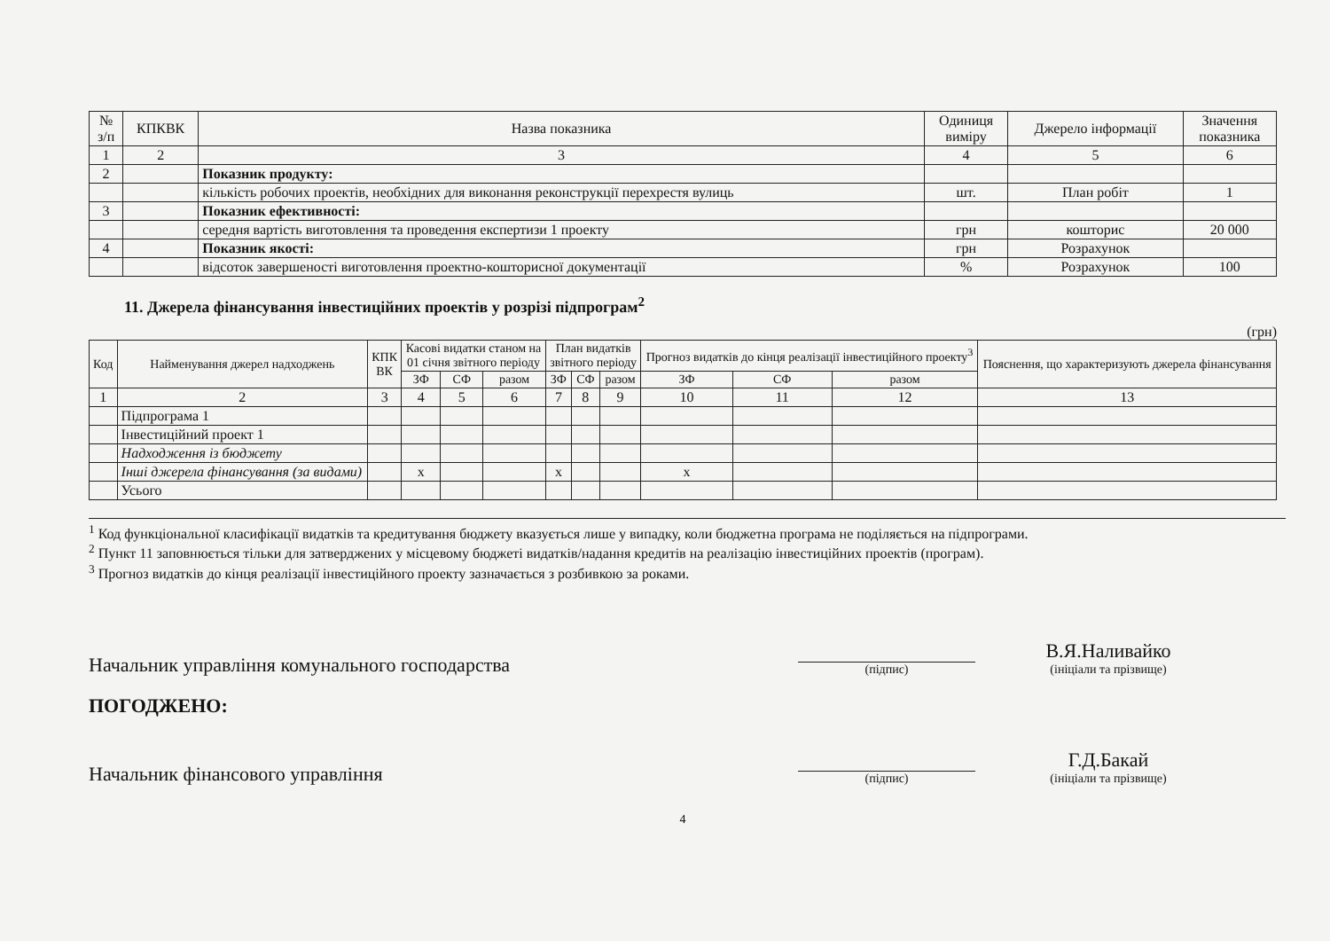| № з/п | КПКВК | Назва показника | Одиниця виміру | Джерело інформації | Значення показника |
| --- | --- | --- | --- | --- | --- |
| 1 | 2 | 3 | 4 | 5 | 6 |
| 2 | | Показник продукту: | | | |
| | | кількість робочих проектів, необхідних для виконання реконструкції перехрестя вулиць | шт. | План робіт | 1 |
| 3 | | Показник ефективності: | | | |
| | | середня вартість виготовлення та проведення експертизи 1 проекту | грн | кошторис | 20 000 |
| 4 | | Показник якості: | грн | Розрахунок | |
| | | відсоток завершеності виготовлення проектно-кошторисної документації | % | Розрахунок | 100 |
11. Джерела фінансування інвестиційних проектів у розрізі підпрограм<sup>2</sup>
(грн)
| Код | Найменування джерел надходжень | КПК ВК | Касові видатки станом на 01 січня звітного періоду | | | План видатків звітного періоду | | | Прогноз видатків до кінця реалізації інвестиційного проекту<sup>3</sup> | | | Пояснення, що характеризують джерела фінансування |
| --- | --- | --- | --- | --- | --- | --- | --- | --- | --- | --- | --- | --- |
| | | | ЗФ | СФ | разом | ЗФ | СФ | разом | ЗФ | СФ | разом | |
| 1 | 2 | 3 | 4 | 5 | 6 | 7 | 8 | 9 | 10 | 11 | 12 | 13 |
| | Підпрограма 1 | | | | | | | | | | | |
| | Інвестиційний проект 1 | | | | | | | | | | | |
| | Надходження із бюджету | | | | | | | | | | | |
| | Інші джерела фінансування (за видами) | | х | | | х | | | х | | | |
| | Усього | | | | | | | | | | | |
<sup>1</sup> Код функціональної класифікації видатків та кредитування бюджету вказується лише у випадку, коли бюджетна програма не поділяється на підпрограми.
<sup>2</sup> Пункт 11 заповнюється тільки для затверджених у місцевому бюджеті видатків/надання кредитів на реалізацію інвестиційних проектів (програм).
<sup>3</sup> Прогноз видатків до кінця реалізації інвестиційного проекту зазначається з розбивкою за роками.
Начальник управління комунального господарства
(підпис)
В.Я.Наливайко
(ініціали та прізвище)
ПОГОДЖЕНО:
Начальник фінансового управління
(підпис)
Г.Д.Бакай
(ініціали та прізвище)
4